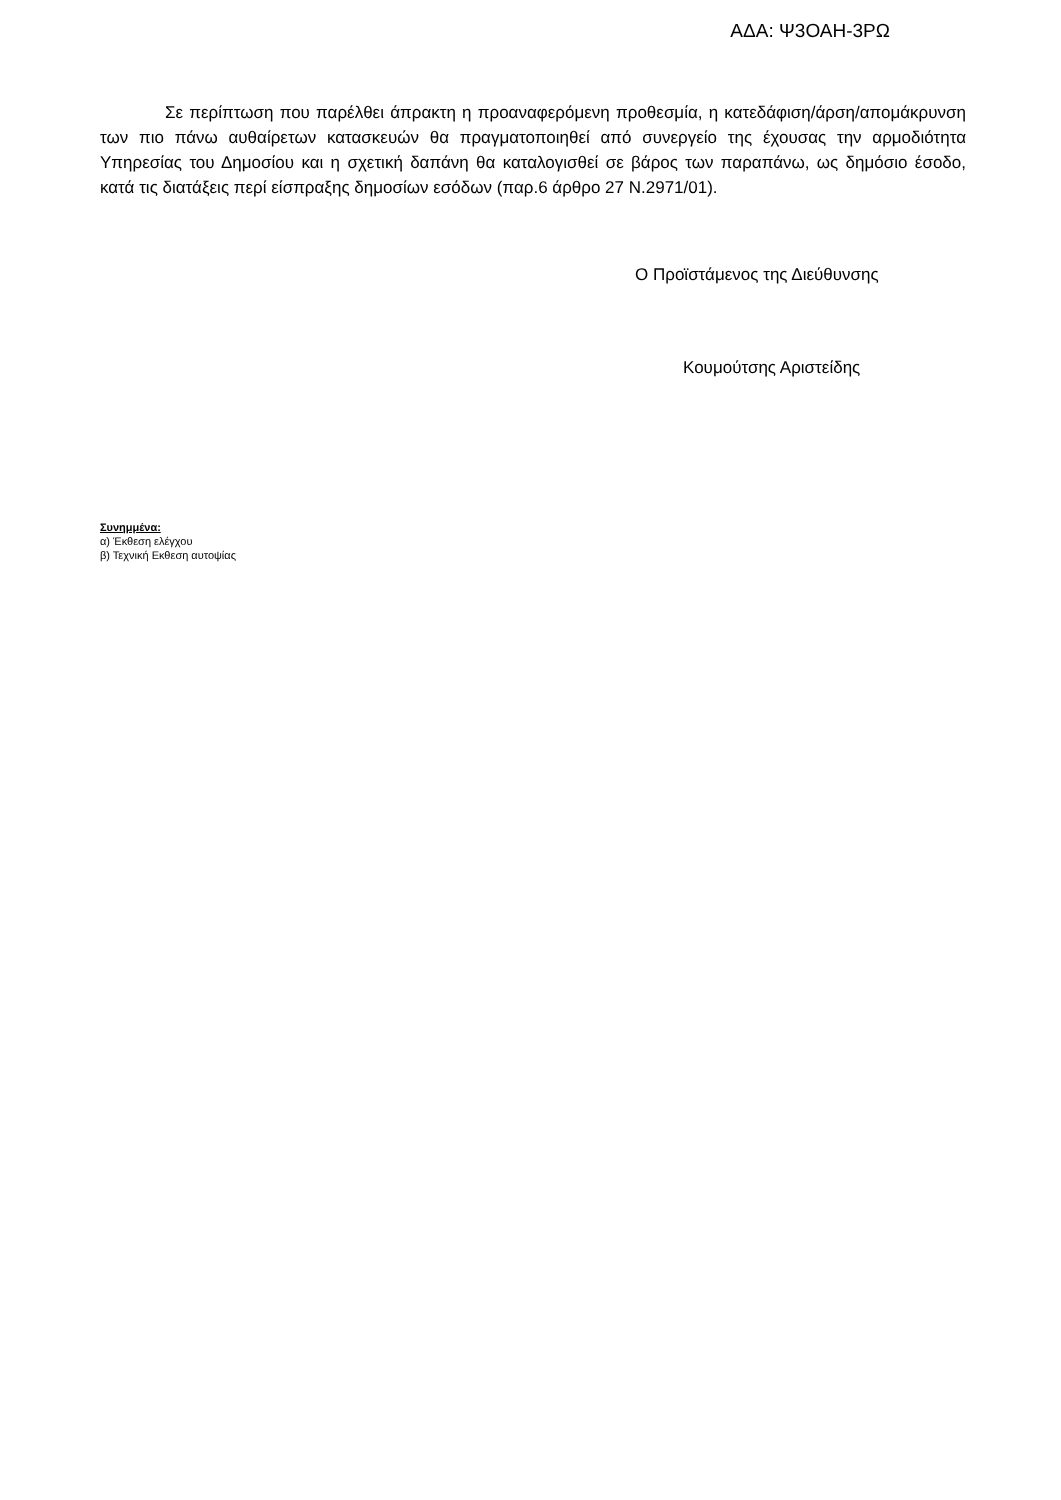ΑΔΑ: Ψ3ΟΑΗ-3ΡΩ
Σε περίπτωση που παρέλθει άπρακτη η προαναφερόμενη προθεσμία, η κατεδάφιση/άρση/απομάκρυνση των πιο πάνω αυθαίρετων κατασκευών θα πραγματοποιηθεί από συνεργείο της έχουσας την αρμοδιότητα Υπηρεσίας του Δημοσίου και η σχετική δαπάνη θα καταλογισθεί σε βάρος των παραπάνω, ως δημόσιο έσοδο, κατά τις διατάξεις περί είσπραξης δημοσίων εσόδων (παρ.6 άρθρο 27 Ν.2971/01).
Ο Προϊστάμενος της Διεύθυνσης
Κουμούτσης Αριστείδης
Συνημμένα:
α) Έκθεση ελέγχου
β) Τεχνική Εκθεση αυτοψίας